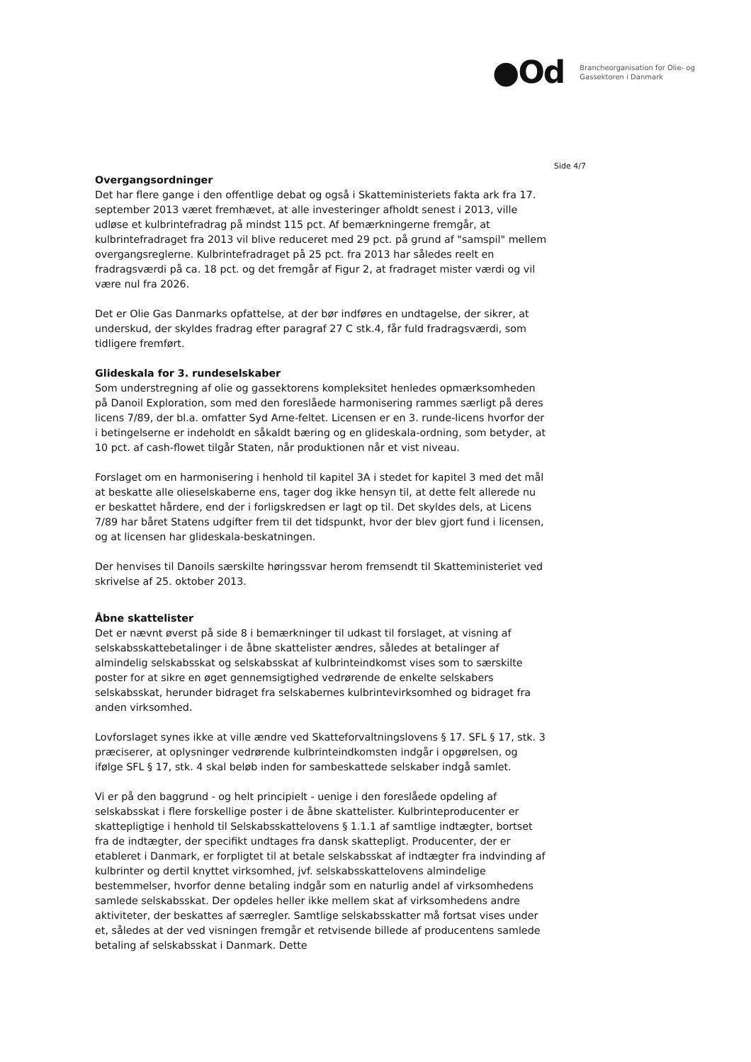●Od
Brancheorganisation for Olie- og
Gassektoren i Danmark
Side 4/7
Overgangsordninger
Det har flere gange i den offentlige debat og også i Skatteministeriets fakta ark fra 17. september 2013 været fremhævet, at alle investeringer afholdt senest i 2013, ville udløse et kulbrintefradrag på mindst 115 pct. Af bemærkningerne fremgår, at kulbrintefradraget fra 2013 vil blive reduceret med 29 pct. på grund af "samspil" mellem overgangsreglerne. Kulbrintefradraget på 25 pct. fra 2013 har således reelt en fradragsværdi på ca. 18 pct. og det fremgår af Figur 2, at fradraget mister værdi og vil være nul fra 2026.
Det er Olie Gas Danmarks opfattelse, at der bør indføres en undtagelse, der sikrer, at underskud, der skyldes fradrag efter paragraf 27 C stk.4, får fuld fradragsværdi, som tidligere fremført.
Glideskala for 3. rundeselskaber
Som understregning af olie og gassektorens kompleksitet henledes opmærksomheden på Danoil Exploration, som med den foreslåede harmonisering rammes særligt på deres licens 7/89, der bl.a. omfatter Syd Arne-feltet. Licensen er en 3. runde-licens hvorfor der i betingelserne er indeholdt en såkaldt bæring og en glideskala-ordning, som betyder, at 10 pct. af cash-flowet tilgår Staten, når produktionen når et vist niveau.
Forslaget om en harmonisering i henhold til kapitel 3A i stedet for kapitel 3 med det mål at beskatte alle olieselskaberne ens, tager dog ikke hensyn til, at dette felt allerede nu er beskattet hårdere, end der i forligskredsen er lagt op til. Det skyldes dels, at Licens 7/89 har båret Statens udgifter frem til det tidspunkt, hvor der blev gjort fund i licensen, og at licensen har glideskala-beskatningen.
Der henvises til Danoils særskilte høringssvar herom fremsendt til Skatteministeriet ved skrivelse af 25. oktober 2013.
Åbne skattelister
Det er nævnt øverst på side 8 i bemærkninger til udkast til forslaget, at visning af selskabsskattebetalinger i de åbne skattelister ændres, således at betalinger af almindelig selskabsskat og selskabsskat af kulbrinteindkomst vises som to særskilte poster for at sikre en øget gennemsigtighed vedrørende de enkelte selskabers selskabsskat, herunder bidraget fra selskabernes kulbrintevirksomhed og bidraget fra anden virksomhed.
Lovforslaget synes ikke at ville ændre ved Skatteforvaltningslovens § 17. SFL § 17, stk. 3 præciserer, at oplysninger vedrørende kulbrinteindkomsten indgår i opgørelsen, og ifølge SFL § 17, stk. 4 skal beløb inden for sambeskattede selskaber indgå samlet.
Vi er på den baggrund - og helt principielt - uenige i den foreslåede opdeling af selskabsskat i flere forskellige poster i de åbne skattelister. Kulbrinteproducenter er skattepligtige i henhold til Selskabsskattelovens § 1.1.1 af samtlige indtægter, bortset fra de indtægter, der specifikt undtages fra dansk skattepligt. Producenter, der er etableret i Danmark, er forpligtet til at betale selskabsskat af indtægter fra indvinding af kulbrinter og dertil knyttet virksomhed, jvf. selskabsskattelovens almindelige bestemmelser, hvorfor denne betaling indgår som en naturlig andel af virksomhedens samlede selskabsskat. Der opdeles heller ikke mellem skat af virksomhedens andre aktiviteter, der beskattes af særregler. Samtlige selskabsskatter må fortsat vises under et, således at der ved visningen fremgår et retvisende billede af producentens samlede betaling af selskabsskat i Danmark. Dette